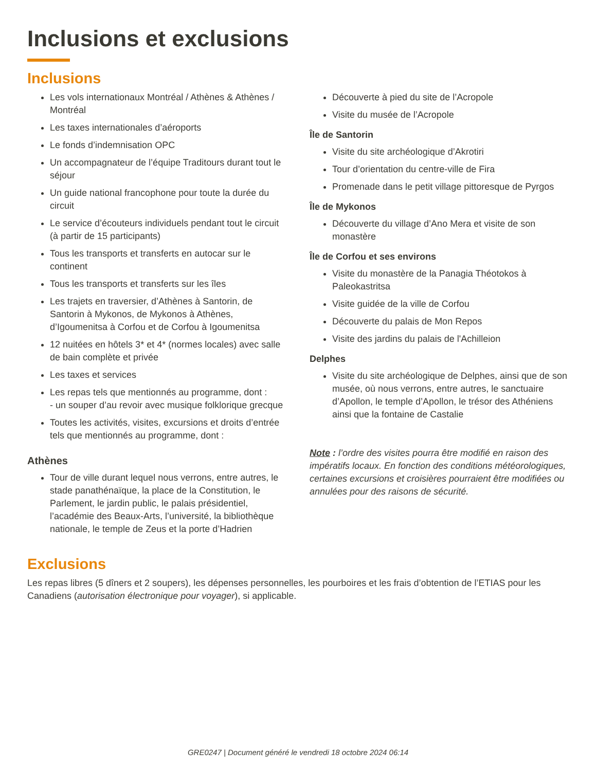Inclusions et exclusions
Inclusions
Les vols internationaux Montréal / Athènes & Athènes / Montréal
Les taxes internationales d’aéroports
Le fonds d’indemnisation OPC
Un accompagnateur de l’équipe Traditours durant tout le séjour
Un guide national francophone pour toute la durée du circuit
Le service d’écouteurs individuels pendant tout le circuit (à partir de 15 participants)
Tous les transports et transferts en autocar sur le continent
Tous les transports et transferts sur les îles
Les trajets en traversier, d’Athènes à Santorin, de Santorin à Mykonos, de Mykonos à Athènes, d’Igoumenitsa à Corfou et de Corfou à Igoumenitsa
12 nuitées en hôtels 3* et 4* (normes locales) avec salle de bain complète et privée
Les taxes et services
Les repas tels que mentionnés au programme, dont :
- un souper d’au revoir avec musique folklorique grecque
Toutes les activités, visites, excursions et droits d’entrée tels que mentionnés au programme, dont :
Athènes
Tour de ville durant lequel nous verrons, entre autres, le stade panathénaïque, la place de la Constitution, le Parlement, le jardin public, le palais présidentiel, l’académie des Beaux-Arts, l’université, la bibliothèque nationale, le temple de Zeus et la porte d’Hadrien
Découverte à pied du site de l’Acropole
Visite du musée de l’Acropole
Île de Santorin
Visite du site archéologique d’Akrotiri
Tour d’orientation du centre-ville de Fira
Promenade dans le petit village pittoresque de Pyrgos
Île de Mykonos
Découverte du village d’Ano Mera et visite de son monastère
Île de Corfou et ses environs
Visite du monastère de la Panagia Théotokos à Paleokastritsa
Visite guidée de la ville de Corfou
Découverte du palais de Mon Repos
Visite des jardins du palais de l'Achilleion
Delphes
Visite du site archéologique de Delphes, ainsi que de son musée, où nous verrons, entre autres, le sanctuaire d’Apollon, le temple d’Apollon, le trésor des Athéniens ainsi que la fontaine de Castalie
Note : l’ordre des visites pourra être modifié en raison des impératifs locaux. En fonction des conditions météorologiques, certaines excursions et croisières pourraient être modifiées ou annulées pour des raisons de sécurité.
Exclusions
Les repas libres (5 dîners et 2 soupers), les dépenses personnelles, les pourboires et les frais d’obtention de l’ETIAS pour les Canadiens (autorisation électronique pour voyager), si applicable.
GRE0247 | Document généré le vendredi 18 octobre 2024 06:14